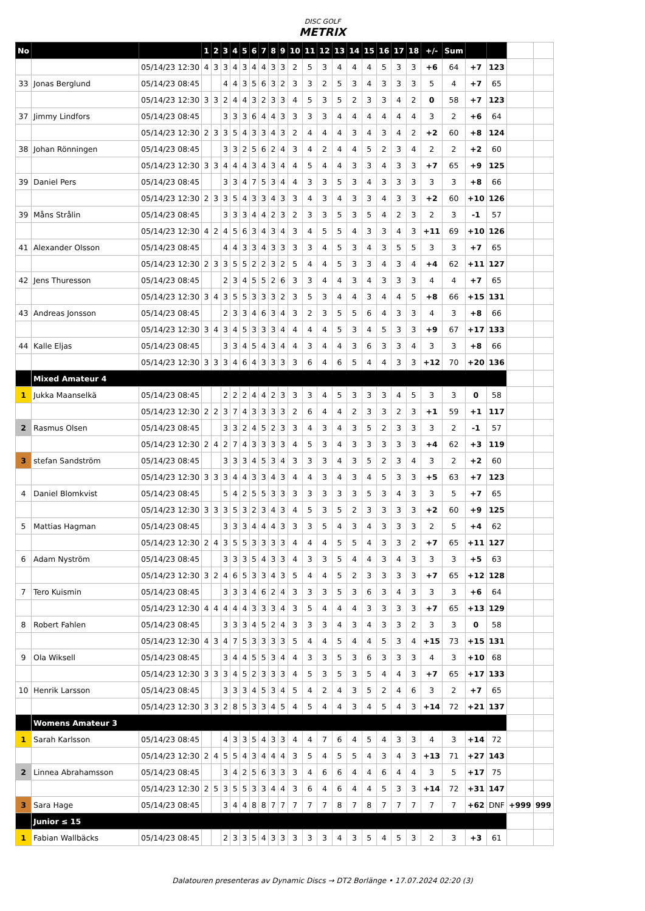DISC GOLF
METRIX
| No | | | 1 | 2 | 3 | 4 | 5 | 6 | 7 | 8 | 9 | 10 | 11 | 12 | 13 | 14 | 15 | 16 | 17 | 18 | +/- | Sum | | | | |
| | | 05/14/23 12:30 | 4 | 3 | 3 | 4 | 3 | 4 | 4 | 3 | 3 | 2 | 5 | 3 | 4 | 4 | 4 | 5 | 3 | 3 | +6 | 64 | +7 | 123 | | |
| 33 | Jonas Berglund | 05/14/23 08:45 | | | 4 | 4 | 3 | 5 | 6 | 3 | 2 | 3 | 3 | 2 | 5 | 3 | 4 | 3 | 3 | 3 | 5 | 4 | +7 | 65 | | |
| | | 05/14/23 12:30 | 3 | 3 | 2 | 4 | 4 | 3 | 2 | 3 | 3 | 4 | 5 | 3 | 5 | 2 | 3 | 3 | 4 | 2 | 0 | 58 | +7 | 123 | | |
| 37 | Jimmy Lindfors | 05/14/23 08:45 | | | 3 | 3 | 3 | 6 | 4 | 4 | 3 | 3 | 3 | 3 | 4 | 4 | 4 | 4 | 4 | 4 | 3 | 2 | +6 | 64 | | |
| | | 05/14/23 12:30 | 2 | 3 | 3 | 5 | 4 | 3 | 3 | 4 | 3 | 2 | 4 | 4 | 4 | 3 | 4 | 3 | 4 | 2 | +2 | 60 | +8 | 124 | | |
| 38 | Johan Rönningen | 05/14/23 08:45 | | | 3 | 3 | 2 | 5 | 6 | 2 | 4 | 3 | 4 | 2 | 4 | 4 | 5 | 2 | 3 | 4 | 2 | 2 | +2 | 60 | | |
| | | 05/14/23 12:30 | 3 | 3 | 4 | 4 | 4 | 3 | 4 | 3 | 4 | 4 | 5 | 4 | 4 | 3 | 3 | 4 | 3 | 3 | +7 | 65 | +9 | 125 | | |
| 39 | Daniel Pers | 05/14/23 08:45 | | | 3 | 3 | 4 | 7 | 5 | 3 | 4 | 4 | 3 | 3 | 5 | 3 | 4 | 3 | 3 | 3 | 3 | 3 | +8 | 66 | | |
| | | 05/14/23 12:30 | 2 | 3 | 3 | 5 | 4 | 3 | 3 | 4 | 3 | 3 | 4 | 3 | 4 | 3 | 3 | 4 | 3 | 3 | +2 | 60 | +10 | 126 | | |
| 39 | Måns Strålin | 05/14/23 08:45 | | | 3 | 3 | 3 | 4 | 4 | 2 | 3 | 2 | 3 | 3 | 5 | 3 | 5 | 4 | 2 | 3 | 2 | 3 | -1 | 57 | | |
| | | 05/14/23 12:30 | 4 | 2 | 4 | 5 | 6 | 3 | 4 | 3 | 4 | 3 | 4 | 5 | 5 | 4 | 3 | 3 | 4 | 3 | +11 | 69 | +10 | 126 | | |
| 41 | Alexander Olsson | 05/14/23 08:45 | | | 4 | 4 | 3 | 3 | 4 | 3 | 3 | 3 | 3 | 4 | 5 | 3 | 4 | 3 | 5 | 5 | 3 | 3 | +7 | 65 | | |
| | | 05/14/23 12:30 | 2 | 3 | 3 | 5 | 5 | 2 | 2 | 3 | 2 | 5 | 4 | 4 | 5 | 3 | 3 | 4 | 3 | 4 | +4 | 62 | +11 | 127 | | |
| 42 | Jens Thuresson | 05/14/23 08:45 | | | 2 | 3 | 4 | 5 | 5 | 2 | 6 | 3 | 3 | 4 | 4 | 3 | 4 | 3 | 3 | 3 | 4 | 4 | +7 | 65 | | |
| | | 05/14/23 12:30 | 3 | 4 | 3 | 5 | 5 | 3 | 3 | 3 | 2 | 3 | 5 | 3 | 4 | 4 | 3 | 4 | 4 | 5 | +8 | 66 | +15 | 131 | | |
| 43 | Andreas Jonsson | 05/14/23 08:45 | | | 2 | 3 | 3 | 4 | 6 | 3 | 4 | 3 | 2 | 3 | 5 | 5 | 6 | 4 | 3 | 3 | 4 | 3 | +8 | 66 | | |
| | | 05/14/23 12:30 | 3 | 4 | 3 | 4 | 5 | 3 | 3 | 3 | 4 | 4 | 4 | 4 | 5 | 3 | 4 | 5 | 3 | 3 | +9 | 67 | +17 | 133 | | |
| 44 | Kalle Eljas | 05/14/23 08:45 | | | 3 | 3 | 4 | 5 | 4 | 3 | 4 | 4 | 3 | 4 | 4 | 3 | 6 | 3 | 3 | 4 | 3 | 3 | +8 | 66 | | |
| | | 05/14/23 12:30 | 3 | 3 | 3 | 4 | 6 | 4 | 3 | 3 | 3 | 3 | 6 | 4 | 6 | 5 | 4 | 4 | 3 | 3 | +12 | 70 | +20 | 136 | | |
| | Mixed Amateur 4 | | | | | | | | | | | | | | | | | | | | | | | | | |
| 1 | Jukka Maanselkä | 05/14/23 08:45 | | | 2 | 2 | 2 | 4 | 4 | 2 | 3 | 3 | 3 | 4 | 5 | 3 | 3 | 3 | 4 | 5 | 3 | 3 | 0 | 58 | | |
| | | 05/14/23 12:30 | 2 | 2 | 3 | 7 | 4 | 3 | 3 | 3 | 3 | 2 | 6 | 4 | 4 | 2 | 3 | 3 | 2 | 3 | +1 | 59 | +1 | 117 | | |
| 2 | Rasmus Olsen | 05/14/23 08:45 | | | 3 | 3 | 2 | 4 | 5 | 2 | 3 | 3 | 4 | 3 | 4 | 3 | 5 | 2 | 3 | 3 | 3 | 2 | -1 | 57 | | |
| | | 05/14/23 12:30 | 2 | 4 | 2 | 7 | 4 | 3 | 3 | 3 | 3 | 4 | 5 | 3 | 4 | 3 | 3 | 3 | 3 | 3 | +4 | 62 | +3 | 119 | | |
| 3 | stefan Sandström | 05/14/23 08:45 | | | 3 | 3 | 3 | 4 | 5 | 3 | 4 | 3 | 3 | 3 | 4 | 3 | 5 | 2 | 3 | 4 | 3 | 2 | +2 | 60 | | |
| | | 05/14/23 12:30 | 3 | 3 | 3 | 4 | 4 | 3 | 3 | 4 | 3 | 4 | 4 | 3 | 4 | 3 | 4 | 5 | 3 | 3 | +5 | 63 | +7 | 123 | | |
| 4 | Daniel Blomkvist | 05/14/23 08:45 | | | 5 | 4 | 2 | 5 | 5 | 3 | 3 | 3 | 3 | 3 | 3 | 3 | 5 | 3 | 4 | 3 | 3 | 5 | +7 | 65 | | |
| | | 05/14/23 12:30 | 3 | 3 | 3 | 5 | 3 | 2 | 3 | 4 | 3 | 4 | 5 | 3 | 5 | 2 | 3 | 3 | 3 | 3 | +2 | 60 | +9 | 125 | | |
| 5 | Mattias Hagman | 05/14/23 08:45 | | | 3 | 3 | 3 | 4 | 4 | 4 | 3 | 3 | 3 | 5 | 4 | 3 | 4 | 3 | 3 | 3 | 2 | 5 | +4 | 62 | | |
| | | 05/14/23 12:30 | 2 | 4 | 3 | 5 | 5 | 3 | 3 | 3 | 3 | 4 | 4 | 4 | 5 | 5 | 4 | 3 | 3 | 2 | +7 | 65 | +11 | 127 | | |
| 6 | Adam Nyström | 05/14/23 08:45 | | | 3 | 3 | 3 | 5 | 4 | 3 | 3 | 4 | 3 | 3 | 5 | 4 | 4 | 3 | 4 | 3 | 3 | 3 | +5 | 63 | | |
| | | 05/14/23 12:30 | 3 | 2 | 4 | 6 | 5 | 3 | 3 | 4 | 3 | 5 | 4 | 4 | 5 | 2 | 3 | 3 | 3 | 3 | +7 | 65 | +12 | 128 | | |
| 7 | Tero Kuismin | 05/14/23 08:45 | | | 3 | 3 | 3 | 4 | 6 | 2 | 4 | 3 | 3 | 3 | 5 | 3 | 6 | 3 | 4 | 3 | 3 | 3 | +6 | 64 | | |
| | | 05/14/23 12:30 | 4 | 4 | 4 | 4 | 4 | 3 | 3 | 3 | 4 | 3 | 5 | 4 | 4 | 4 | 3 | 3 | 3 | 3 | +7 | 65 | +13 | 129 | | |
| 8 | Robert Fahlen | 05/14/23 08:45 | | | 3 | 3 | 3 | 4 | 5 | 2 | 4 | 3 | 3 | 3 | 4 | 3 | 4 | 3 | 3 | 2 | 3 | 3 | 0 | 58 | | |
| | | 05/14/23 12:30 | 4 | 3 | 4 | 7 | 5 | 3 | 3 | 3 | 3 | 5 | 4 | 4 | 5 | 4 | 4 | 5 | 3 | 4 | +15 | 73 | +15 | 131 | | |
| 9 | Ola Wiksell | 05/14/23 08:45 | | | 3 | 4 | 4 | 5 | 5 | 3 | 4 | 4 | 3 | 3 | 5 | 3 | 6 | 3 | 3 | 3 | 4 | 3 | +10 | 68 | | |
| | | 05/14/23 12:30 | 3 | 3 | 3 | 4 | 5 | 2 | 3 | 3 | 3 | 4 | 5 | 3 | 5 | 3 | 5 | 4 | 4 | 3 | +7 | 65 | +17 | 133 | | |
| 10 | Henrik Larsson | 05/14/23 08:45 | | | 3 | 3 | 3 | 4 | 5 | 3 | 4 | 5 | 4 | 2 | 4 | 3 | 5 | 2 | 4 | 6 | 3 | 2 | +7 | 65 | | |
| | | 05/14/23 12:30 | 3 | 3 | 2 | 8 | 5 | 3 | 3 | 4 | 5 | 4 | 5 | 4 | 4 | 3 | 4 | 5 | 4 | 3 | +14 | 72 | +21 | 137 | | |
| | Womens Amateur 3 | | | | | | | | | | | | | | | | | | | | | | | | | |
| 1 | Sarah Karlsson | 05/14/23 08:45 | | | 4 | 3 | 3 | 5 | 4 | 3 | 3 | 4 | 4 | 7 | 6 | 4 | 5 | 4 | 3 | 3 | 4 | 3 | +14 | 72 | | |
| | | 05/14/23 12:30 | 2 | 4 | 5 | 5 | 4 | 3 | 4 | 4 | 4 | 3 | 5 | 4 | 5 | 5 | 4 | 3 | 4 | 3 | +13 | 71 | +27 | 143 | | |
| 2 | Linnea Abrahamsson | 05/14/23 08:45 | | | 3 | 4 | 2 | 5 | 6 | 3 | 3 | 3 | 4 | 6 | 6 | 4 | 4 | 6 | 4 | 4 | 3 | 5 | +17 | 75 | | |
| | | 05/14/23 12:30 | 2 | 5 | 3 | 5 | 5 | 3 | 3 | 4 | 4 | 3 | 6 | 4 | 6 | 4 | 4 | 5 | 3 | 3 | +14 | 72 | +31 | 147 | | |
| 3 | Sara Hage | 05/14/23 08:45 | | | 3 | 4 | 4 | 8 | 8 | 7 | 7 | 7 | 7 | 7 | 8 | 7 | 8 | 7 | 7 | 7 | 7 | 7 | +62 | DNF | +999 | 999 |
| | Junior ≤ 15 | | | | | | | | | | | | | | | | | | | | | | | | | |
| 1 | Fabian Wallbäcks | 05/14/23 08:45 | | | 2 | 3 | 3 | 5 | 4 | 3 | 3 | 3 | 3 | 3 | 4 | 3 | 5 | 4 | 5 | 3 | 2 | 3 | +3 | 61 | | |
Dalatouren presenteras av Dynamic Discs → DT2 Borlänge • 17.07.2024 02:20 (3)